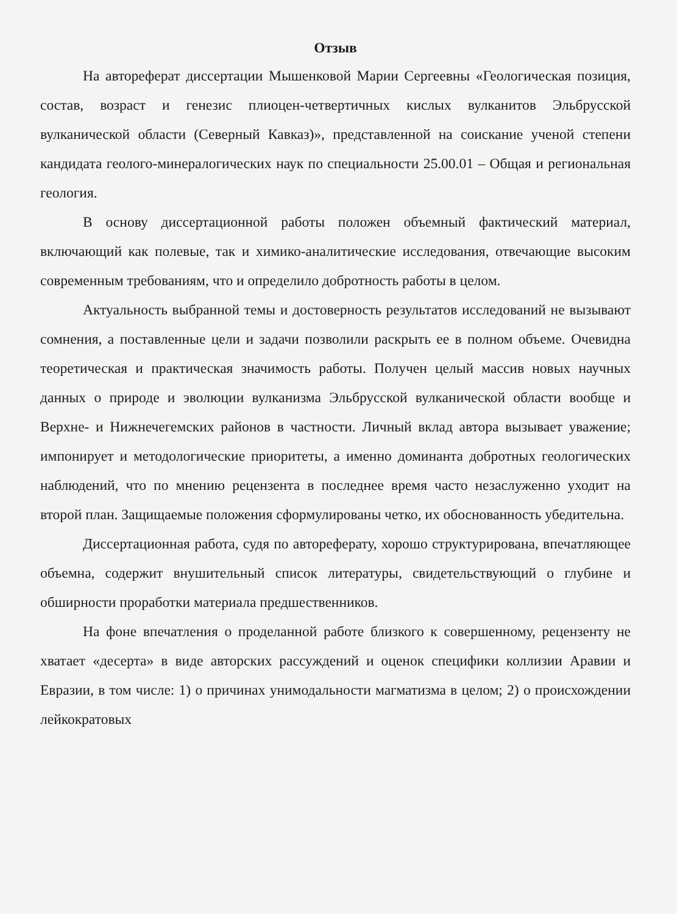Отзыв
На автореферат диссертации Мышенковой Марии Сергеевны «Геологическая позиция, состав, возраст и генезис плиоцен-четвертичных кислых вулканитов Эльбрусской вулканической области (Северный Кавказ)», представленной на соискание ученой степени кандидата геолого-минералогических наук по специальности 25.00.01 – Общая и региональная геология.
В основу диссертационной работы положен объемный фактический материал, включающий как полевые, так и химико-аналитические исследования, отвечающие высоким современным требованиям, что и определило добротность работы в целом.
Актуальность выбранной темы и достоверность результатов исследований не вызывают сомнения, а поставленные цели и задачи позволили раскрыть ее в полном объеме. Очевидна теоретическая и практическая значимость работы. Получен целый массив новых научных данных о природе и эволюции вулканизма Эльбрусской вулканической области вообще и Верхне- и Нижнечегемских районов в частности. Личный вклад автора вызывает уважение; импонирует и методологические приоритеты, а именно доминанта добротных геологических наблюдений, что по мнению рецензента в последнее время часто незаслуженно уходит на второй план. Защищаемые положения сформулированы четко, их обоснованность убедительна.
Диссертационная работа, судя по автореферату, хорошо структурирована, впечатляющее объемна, содержит внушительный список литературы, свидетельствующий о глубине и обширности проработки материала предшественников.
На фоне впечатления о проделанной работе близкого к совершенному, рецензенту не хватает «десерта» в виде авторских рассуждений и оценок специфики коллизии Аравии и Евразии, в том числе: 1) о причинах унимодальности магматизма в целом; 2) о происхождении лейкократовых